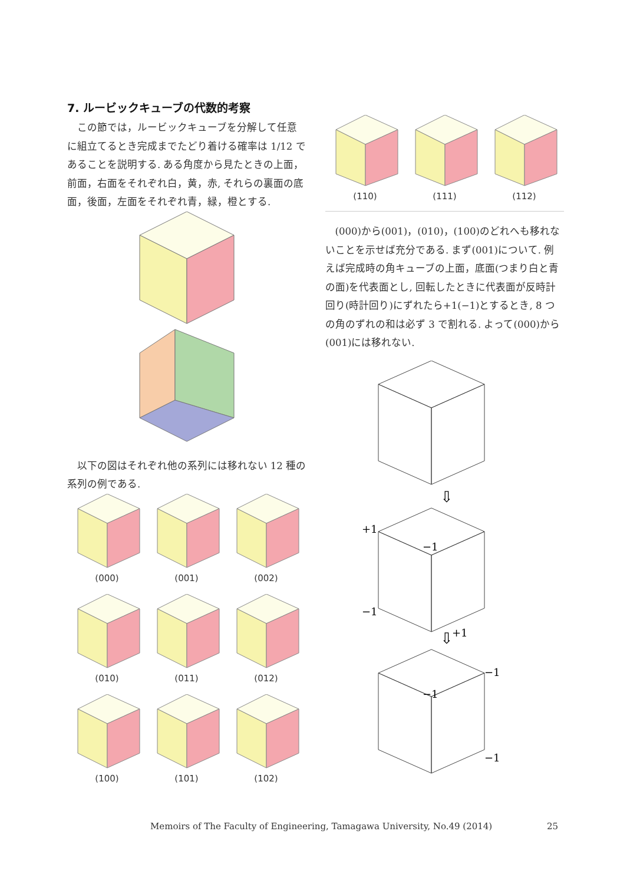7. ルービックキューブの代数的考察
この節では，ルービックキューブを分解して任意に組立てるとき完成までたどり着ける確率は 1/12 であることを説明する. ある角度から見たときの上面，前面，右面をそれぞれ白，黄，赤, それらの裏面の底面，後面，左面をそれぞれ青，緑，橙とする.
以下の図はそれぞれ他の系列には移れない 12 種の系列の例である.
(000) (001) (002)
(010) (011) (012)
(100) (101) (102)
(110) (111) (112)
(000)から(001)，(010)，(100)のどれへも移れないことを示せば充分である. まず(001)について. 例えば完成時の角キューブの上面，底面(つまり白と青の面)を代表面とし, 回転したときに代表面が反時計回り(時計回り)にずれたら+1(−1)とするとき, 8 つの角のずれの和は必ず 3 で割れる. よって(000)から(001)には移れない.
⇩
+1
−1
−1
⇩
+1
−1
−1
−1
Memoirs of The Faculty of Engineering, Tamagawa University, No.49 (2014)
25